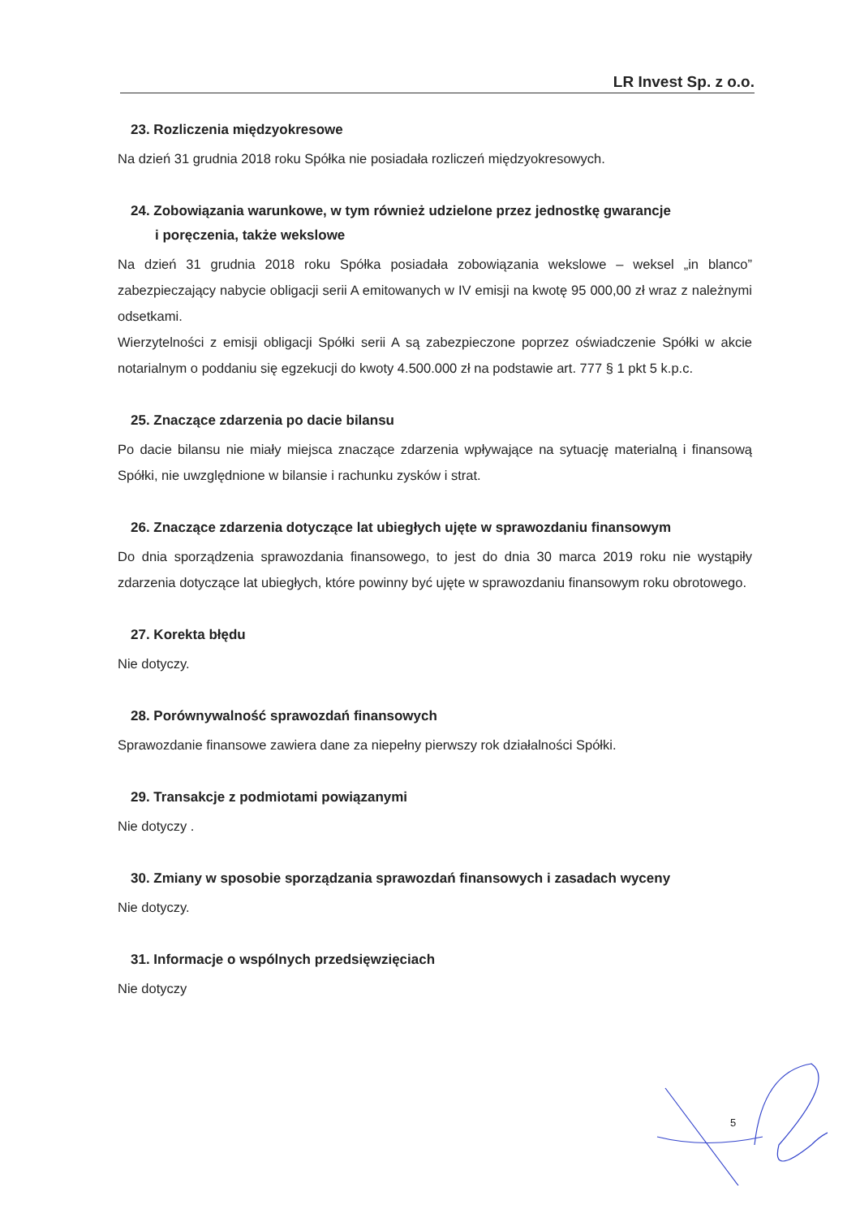LR Invest Sp. z o.o.
23. Rozliczenia międzyokresowe
Na dzień 31 grudnia 2018 roku Spółka nie posiadała rozliczeń międzyokresowych.
24. Zobowiązania warunkowe, w tym również udzielone przez jednostkę gwarancje
i poręczenia, także wekslowe
Na dzień 31 grudnia 2018 roku Spółka posiadała zobowiązania wekslowe – weksel „in blanco” zabezpieczający nabycie obligacji serii A emitowanych w IV emisji na kwotę 95 000,00 zł wraz z należnymi odsetkami.
Wierzytelności z emisji obligacji Spółki serii A są zabezpieczone poprzez oświadczenie Spółki w akcie notarialnym o poddaniu się egzekucji do kwoty 4.500.000 zł na podstawie art. 777 § 1 pkt 5 k.p.c.
25. Znaczące zdarzenia po dacie bilansu
Po dacie bilansu nie miały miejsca znaczące zdarzenia wpływające na sytuację materialną i finansową Spółki, nie uwzględnione w bilansie i rachunku zysków i strat.
26. Znaczące zdarzenia dotyczące lat ubiegłych ujęte w sprawozdaniu finansowym
Do dnia sporządzenia sprawozdania finansowego, to jest do dnia 30 marca 2019 roku nie wystąpiły zdarzenia dotyczące lat ubiegłych, które powinny być ujęte w sprawozdaniu finansowym roku obrotowego.
27. Korekta błędu
Nie dotyczy.
28. Porównywalność sprawozdań finansowych
Sprawozdanie finansowe zawiera dane za niepełny pierwszy rok działalności Spółki.
29. Transakcje z podmiotami powiązanymi
Nie dotyczy .
30. Zmiany w sposobie sporządzania sprawozdań finansowych i zasadach wyceny
Nie dotyczy.
31. Informacje o wspólnych przedsięwzięciach
Nie dotyczy
5